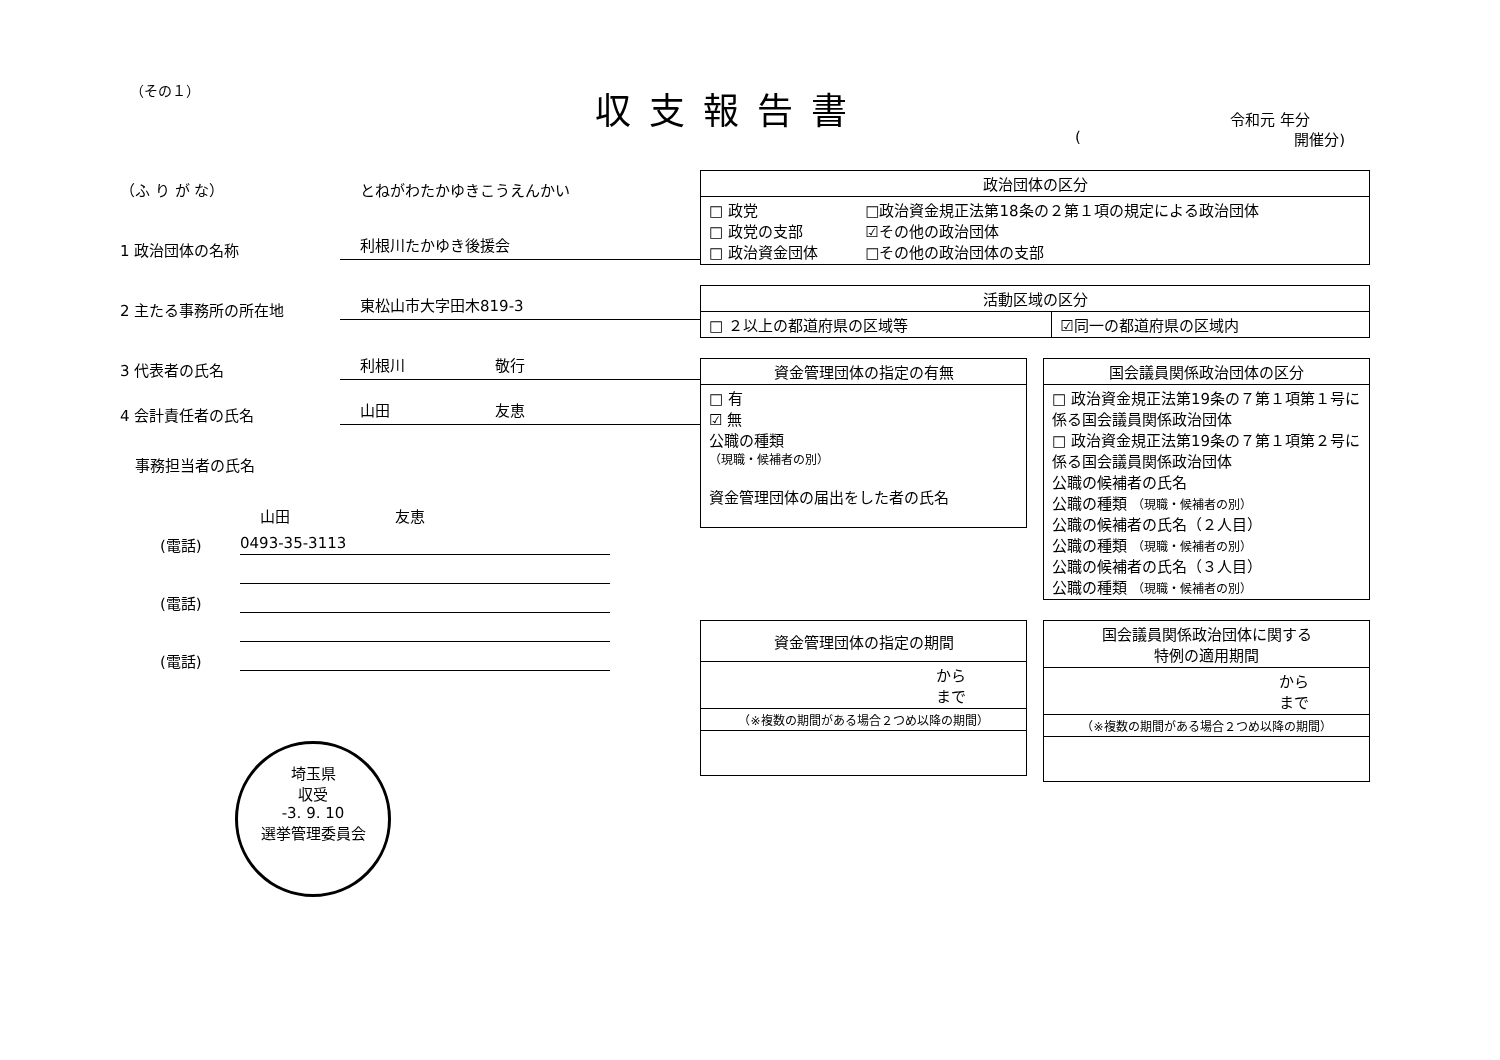（その１） 収支報告書 令和元 年分
(開催分)
（ふ り が な）
とねがわたかゆきこうえんかい
1 政治団体の名称
利根川たかゆき後援会
2 主たる事務所の所在地
東松山市大字田木819-3
3 代表者の氏名
利根川　　　　　　敬行
4 会計責任者の氏名
山田　　　　　　　友恵
　事務担当者の氏名
山田　　　　　　　友恵
(電話)
0493-35-3113
(電話)
(電話)
埼玉県
収受
-3. 9. 10
選挙管理委員会
| 政治団体の区分 | |
| --- | --- |
| □ 政党 □ 政党の支部 □ 政治資金団体 | □政治資金規正法第18条の２第１項の規定による政治団体 ☑その他の政治団体 □その他の政治団体の支部 |
| 活動区域の区分 | |
| --- | --- |
| □ ２以上の都道府県の区域等 | ☑同一の都道府県の区域内 |
| 資金管理団体の指定の有無 |
| --- |
| □ 有 ☑ 無 公職の種類 （現職・候補者の別） 資金管理団体の届出をした者の氏名 |
| 国会議員関係政治団体の区分 |
| --- |
| □ 政治資金規正法第19条の７第１項第１号に係る国会議員関係政治団体 □ 政治資金規正法第19条の７第１項第２号に係る国会議員関係政治団体 公職の候補者の氏名 公職の種類 （現職・候補者の別） 公職の候補者の氏名（２人目） 公職の種類 （現職・候補者の別） 公職の候補者の氏名（３人目） 公職の種類 （現職・候補者の別） |
| 資金管理団体の指定の期間 |
| --- |
| から まで |
| （※複数の期間がある場合２つめ以降の期間） |
| 国会議員関係政治団体に関する 特例の適用期間 |
| --- |
| から まで |
| （※複数の期間がある場合２つめ以降の期間） |